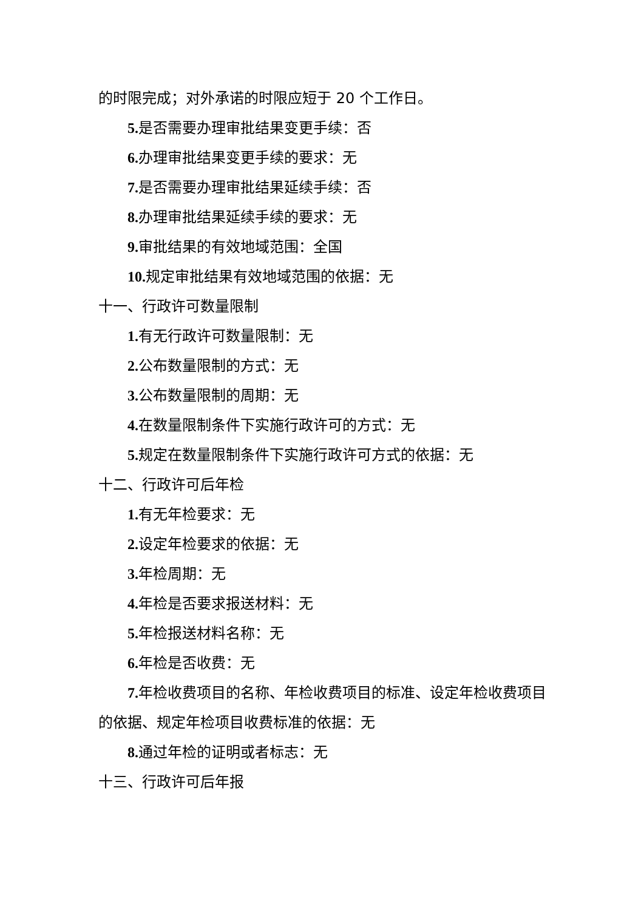的时限完成；对外承诺的时限应短于 20 个工作日。
5. 是否需要办理审批结果变更手续：否
6. 办理审批结果变更手续的要求：无
7. 是否需要办理审批结果延续手续：否
8. 办理审批结果延续手续的要求：无
9. 审批结果的有效地域范围：全国
10. 规定审批结果有效地域范围的依据：无
十一、行政许可数量限制
1. 有无行政许可数量限制：无
2. 公布数量限制的方式：无
3. 公布数量限制的周期：无
4. 在数量限制条件下实施行政许可的方式：无
5. 规定在数量限制条件下实施行政许可方式的依据：无
十二、行政许可后年检
1. 有无年检要求：无
2. 设定年检要求的依据：无
3. 年检周期：无
4. 年检是否要求报送材料：无
5. 年检报送材料名称：无
6. 年检是否收费：无
7. 年检收费项目的名称、年检收费项目的标准、设定年检收费项目的依据、规定年检项目收费标准的依据：无
8. 通过年检的证明或者标志：无
十三、行政许可后年报